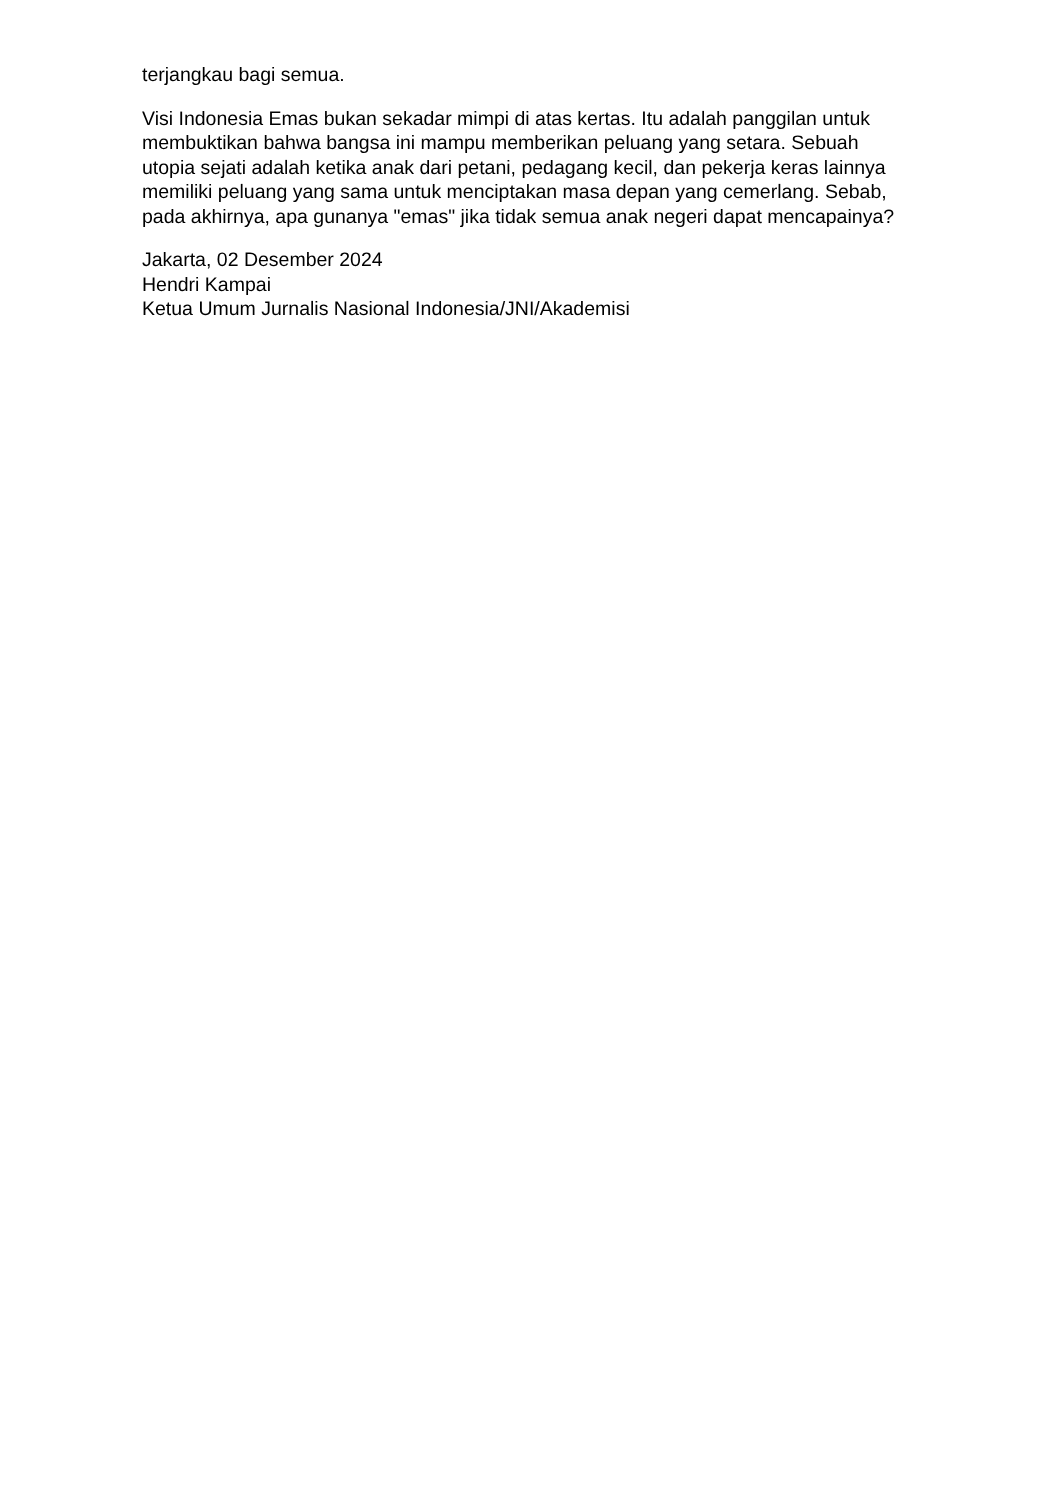terjangkau bagi semua.
Visi Indonesia Emas bukan sekadar mimpi di atas kertas. Itu adalah panggilan untuk membuktikan bahwa bangsa ini mampu memberikan peluang yang setara. Sebuah utopia sejati adalah ketika anak dari petani, pedagang kecil, dan pekerja keras lainnya memiliki peluang yang sama untuk menciptakan masa depan yang cemerlang. Sebab, pada akhirnya, apa gunanya "emas" jika tidak semua anak negeri dapat mencapainya?
Jakarta, 02 Desember 2024
Hendri Kampai
Ketua Umum Jurnalis Nasional Indonesia/JNI/Akademisi